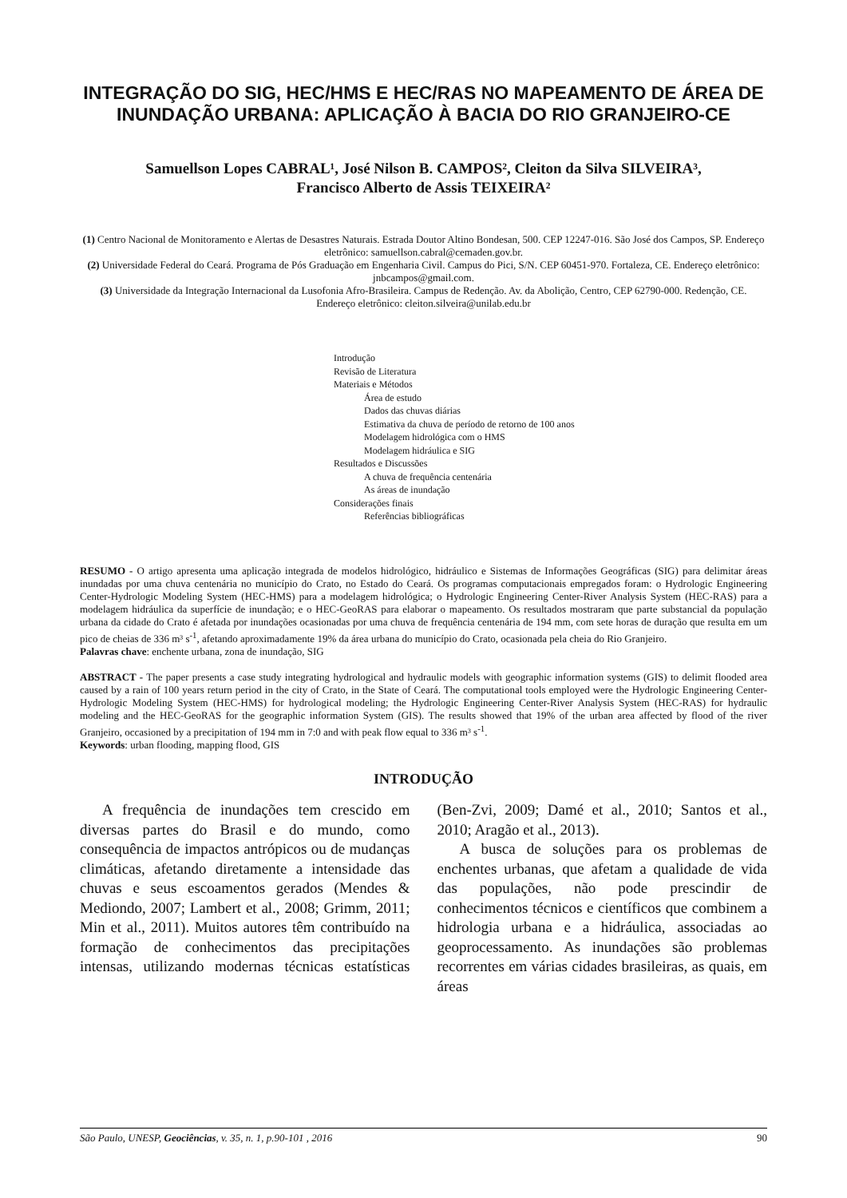INTEGRAÇÃO DO SIG, HEC/HMS E HEC/RAS NO MAPEAMENTO DE ÁREA DE INUNDAÇÃO URBANA: APLICAÇÃO À BACIA DO RIO GRANJEIRO-CE
Samuellson Lopes CABRAL¹, José Nilson B. CAMPOS², Cleiton da Silva SILVEIRA³,
Francisco Alberto de Assis TEIXEIRA²
(1) Centro Nacional de Monitoramento e Alertas de Desastres Naturais. Estrada Doutor Altino Bondesan, 500. CEP 12247-016. São José dos Campos, SP. Endereço eletrônico: samuellson.cabral@cemaden.gov.br.
(2) Universidade Federal do Ceará. Programa de Pós Graduação em Engenharia Civil. Campus do Pici, S/N. CEP 60451-970. Fortaleza, CE. Endereço eletrônico: jnbcampos@gmail.com.
(3) Universidade da Integração Internacional da Lusofonia Afro-Brasileira. Campus de Redenção. Av. da Abolição, Centro, CEP 62790-000. Redenção, CE. Endereço eletrônico: cleiton.silveira@unilab.edu.br
Introdução
Revisão de Literatura
Materiais e Métodos
Área de estudo
Dados das chuvas diárias
Estimativa da chuva de período de retorno de 100 anos
Modelagem hidrológica com o HMS
Modelagem hidráulica e SIG
Resultados e Discussões
A chuva de frequência centenária
As áreas de inundação
Considerações finais
Referências bibliográficas
RESUMO - O artigo apresenta uma aplicação integrada de modelos hidrológico, hidráulico e Sistemas de Informações Geográficas (SIG) para delimitar áreas inundadas por uma chuva centenária no município do Crato, no Estado do Ceará. Os programas computacionais empregados foram: o Hydrologic Engineering Center-Hydrologic Modeling System (HEC-HMS) para a modelagem hidrológica; o Hydrologic Engineering Center-River Analysis System (HEC-RAS) para a modelagem hidráulica da superfície de inundação; e o HEC-GeoRAS para elaborar o mapeamento. Os resultados mostraram que parte substancial da população urbana da cidade do Crato é afetada por inundações ocasionadas por uma chuva de frequência centenária de 194 mm, com sete horas de duração que resulta em um pico de cheias de 336 m³ s<sup>-1</sup>, afetando aproximadamente 19% da área urbana do município do Crato, ocasionada pela cheia do Rio Granjeiro.
Palavras chave: enchente urbana, zona de inundação, SIG
ABSTRACT - The paper presents a case study integrating hydrological and hydraulic models with geographic information systems (GIS) to delimit flooded area caused by a rain of 100 years return period in the city of Crato, in the State of Ceará. The computational tools employed were the Hydrologic Engineering Center-Hydrologic Modeling System (HEC-HMS) for hydrological modeling; the Hydrologic Engineering Center-River Analysis System (HEC-RAS) for hydraulic modeling and the HEC-GeoRAS for the geographic information System (GIS). The results showed that 19% of the urban area affected by flood of the river Granjeiro, occasioned by a precipitation of 194 mm in 7:0 and with peak flow equal to 336 m³ s<sup>-1</sup>.
Keywords: urban flooding, mapping flood, GIS
INTRODUÇÃO
A frequência de inundações tem crescido em diversas partes do Brasil e do mundo, como consequência de impactos antrópicos ou de mudanças climáticas, afetando diretamente a intensidade das chuvas e seus escoamentos gerados (Mendes & Mediondo, 2007; Lambert et al., 2008; Grimm, 2011; Min et al., 2011). Muitos autores têm contribuído na formação de conhecimentos das precipitações intensas, utilizando modernas técnicas estatísticas (Ben-Zvi, 2009; Damé et al., 2010; Santos et al., 2010; Aragão et al., 2013).
A busca de soluções para os problemas de enchentes urbanas, que afetam a qualidade de vida das populações, não pode prescindir de conhecimentos técnicos e científicos que combinem a hidrologia urbana e a hidráulica, associadas ao geoprocessamento. As inundações são problemas recorrentes em várias cidades brasileiras, as quais, em áreas
São Paulo, UNESP, Geociências, v. 35, n. 1, p.90-101 , 2016 90